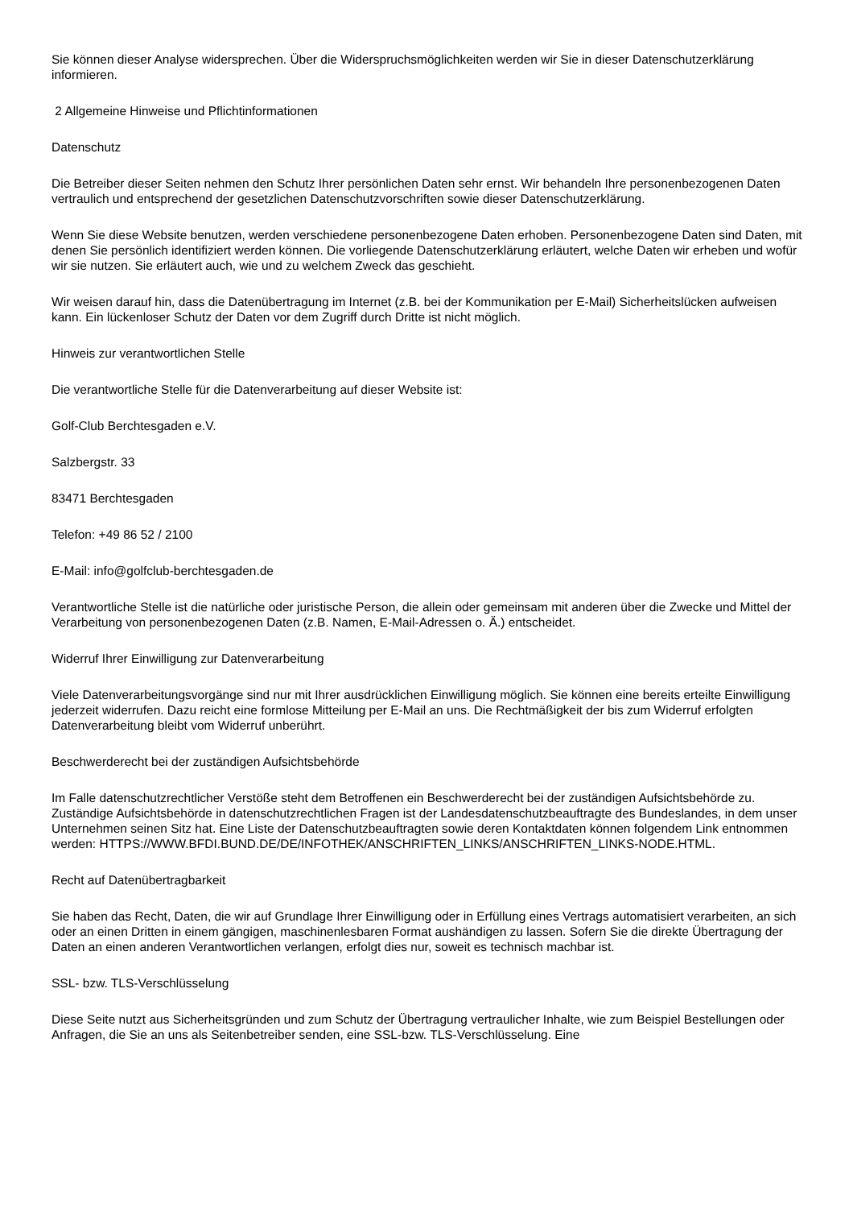Sie können dieser Analyse widersprechen. Über die Widerspruchsmöglichkeiten werden wir Sie in dieser Datenschutzerklärung informieren.
2 Allgemeine Hinweise und Pflichtinformationen
Datenschutz
Die Betreiber dieser Seiten nehmen den Schutz Ihrer persönlichen Daten sehr ernst. Wir behandeln Ihre personenbezogenen Daten vertraulich und entsprechend der gesetzlichen Datenschutzvorschriften sowie dieser Datenschutzerklärung.
Wenn Sie diese Website benutzen, werden verschiedene personenbezogene Daten erhoben. Personenbezogene Daten sind Daten, mit denen Sie persönlich identifiziert werden können. Die vorliegende Datenschutzerklärung erläutert, welche Daten wir erheben und wofür wir sie nutzen. Sie erläutert auch, wie und zu welchem Zweck das geschieht.
Wir weisen darauf hin, dass die Datenübertragung im Internet (z.B. bei der Kommunikation per E-Mail) Sicherheitslücken aufweisen kann. Ein lückenloser Schutz der Daten vor dem Zugriff durch Dritte ist nicht möglich.
Hinweis zur verantwortlichen Stelle
Die verantwortliche Stelle für die Datenverarbeitung auf dieser Website ist:
Golf-Club Berchtesgaden e.V.
Salzbergstr. 33
83471 Berchtesgaden
Telefon: +49 86 52 / 2100
E-Mail: info@golfclub-berchtesgaden.de
Verantwortliche Stelle ist die natürliche oder juristische Person, die allein oder gemeinsam mit anderen über die Zwecke und Mittel der Verarbeitung von personenbezogenen Daten (z.B. Namen, E-Mail-Adressen o. Ä.) entscheidet.
Widerruf Ihrer Einwilligung zur Datenverarbeitung
Viele Datenverarbeitungsvorgänge sind nur mit Ihrer ausdrücklichen Einwilligung möglich. Sie können eine bereits erteilte Einwilligung jederzeit widerrufen. Dazu reicht eine formlose Mitteilung per E-Mail an uns. Die Rechtmäßigkeit der bis zum Widerruf erfolgten Datenverarbeitung bleibt vom Widerruf unberührt.
Beschwerderecht bei der zuständigen Aufsichtsbehörde
Im Falle datenschutzrechtlicher Verstöße steht dem Betroffenen ein Beschwerderecht bei der zuständigen Aufsichtsbehörde zu. Zuständige Aufsichtsbehörde in datenschutzrechtlichen Fragen ist der Landesdatenschutzbeauftragte des Bundeslandes, in dem unser Unternehmen seinen Sitz hat. Eine Liste der Datenschutzbeauftragten sowie deren Kontaktdaten können folgendem Link entnommen werden: HTTPS://WWW.BFDI.BUND.DE/DE/INFOTHEK/ANSCHRIFTEN_LINKS/ANSCHRIFTEN_LINKS-NODE.HTML.
Recht auf Datenübertragbarkeit
Sie haben das Recht, Daten, die wir auf Grundlage Ihrer Einwilligung oder in Erfüllung eines Vertrags automatisiert verarbeiten, an sich oder an einen Dritten in einem gängigen, maschinenlesbaren Format aushändigen zu lassen. Sofern Sie die direkte Übertragung der Daten an einen anderen Verantwortlichen verlangen, erfolgt dies nur, soweit es technisch machbar ist.
SSL- bzw. TLS-Verschlüsselung
Diese Seite nutzt aus Sicherheitsgründen und zum Schutz der Übertragung vertraulicher Inhalte, wie zum Beispiel Bestellungen oder Anfragen, die Sie an uns als Seitenbetreiber senden, eine SSL-bzw. TLS-Verschlüsselung. Eine